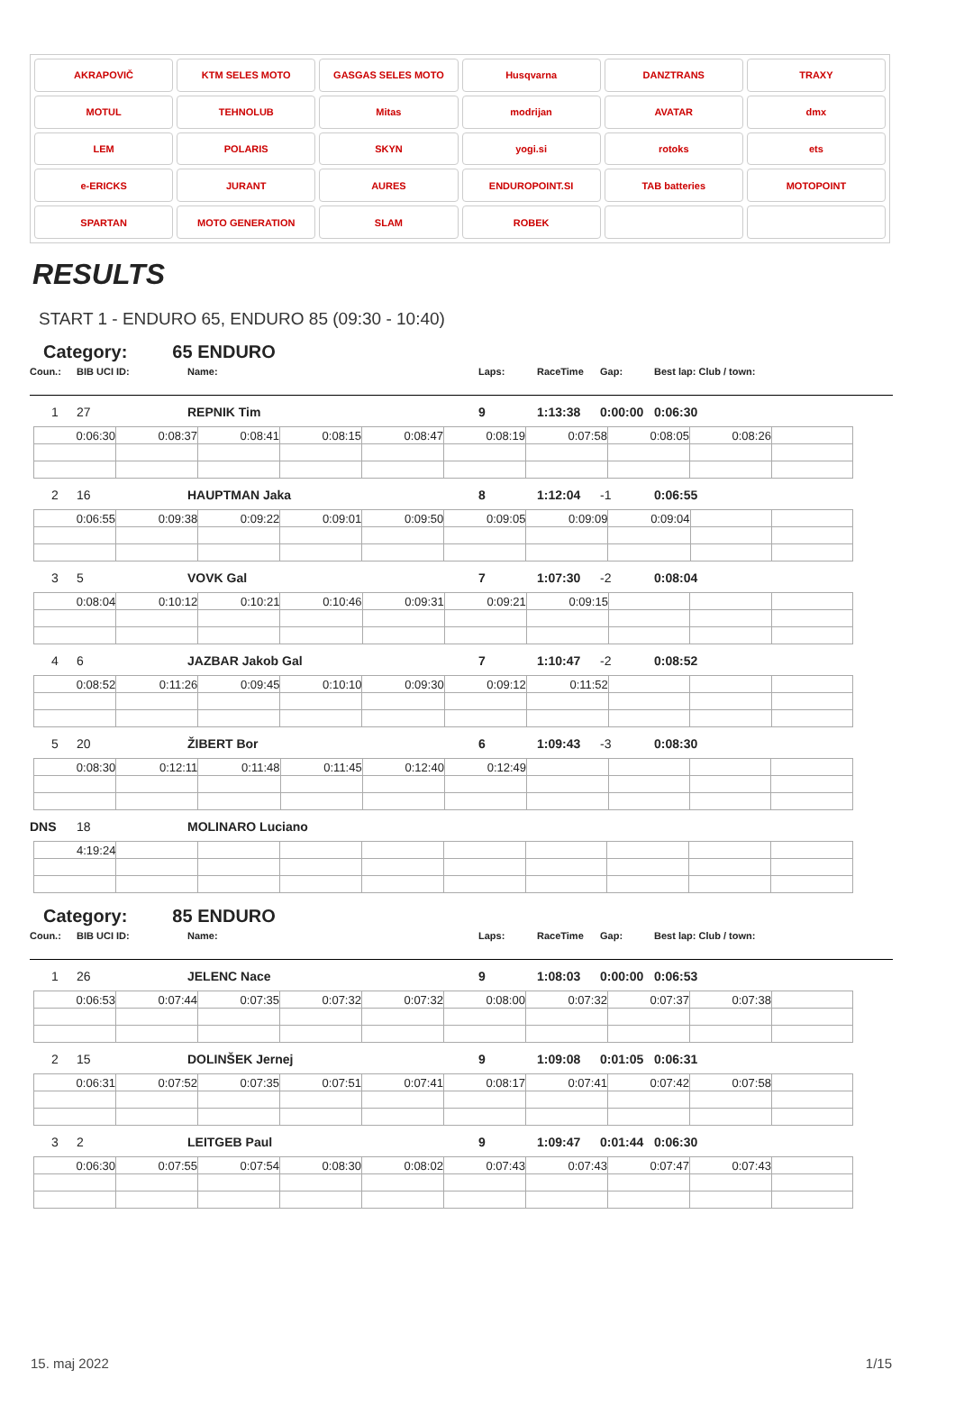AKRAPOVIČ
KTM SELES MOTO
GASGAS SELES MOTO
Husqvarna
DANZTRANS
TRAXY
MOTUL
TEHNOLUB
Mitas
modrijan
AVATAR
dmx
LEM
POLARIS
SKYN
yogi.si
rotoks
ets
e-ERICKS
JURANT
AURES
ENDUROPOINT.SI
TAB batteries
MOTOPOINT
SPARTAN
MOTO GENERATION
SLAM
ROBEK
RESULTS
START 1 - ENDURO 65, ENDURO 85 (09:30 - 10:40)
Category: 65 ENDURO
Coun.:
BIB UCI ID:
Name:
Laps:
RaceTime
Gap:
Best lap: Club / town:
1
27
REPNIK Tim
9
1:13:38
0:00:00
0:06:30
| 0:06:30 | 0:08:37 | 0:08:41 | 0:08:15 | 0:08:47 | 0:08:19 | 0:07:58 | 0:08:05 | 0:08:26 | |
2
16
HAUPTMAN Jaka
8
1:12:04
-1
0:06:55
| 0:06:55 | 0:09:38 | 0:09:22 | 0:09:01 | 0:09:50 | 0:09:05 | 0:09:09 | 0:09:04 | | |
3
5
VOVK Gal
7
1:07:30
-2
0:08:04
| 0:08:04 | 0:10:12 | 0:10:21 | 0:10:46 | 0:09:31 | 0:09:21 | 0:09:15 | | | |
4
6
JAZBAR Jakob Gal
7
1:10:47
-2
0:08:52
| 0:08:52 | 0:11:26 | 0:09:45 | 0:10:10 | 0:09:30 | 0:09:12 | 0:11:52 | | | |
5
20
ŽIBERT Bor
6
1:09:43
-3
0:08:30
| 0:08:30 | 0:12:11 | 0:11:48 | 0:11:45 | 0:12:40 | 0:12:49 | | | | |
DNS
18
MOLINARO Luciano
| 4:19:24 | | | | | | | | | |
Category: 85 ENDURO
Coun.:
BIB UCI ID:
Name:
Laps:
RaceTime
Gap:
Best lap: Club / town:
1
26
JELENC Nace
9
1:08:03
0:00:00
0:06:53
| 0:06:53 | 0:07:44 | 0:07:35 | 0:07:32 | 0:07:32 | 0:08:00 | 0:07:32 | 0:07:37 | 0:07:38 | |
2
15
DOLINŠEK Jernej
9
1:09:08
0:01:05
0:06:31
| 0:06:31 | 0:07:52 | 0:07:35 | 0:07:51 | 0:07:41 | 0:08:17 | 0:07:41 | 0:07:42 | 0:07:58 | |
3
2
LEITGEB Paul
9
1:09:47
0:01:44
0:06:30
| 0:06:30 | 0:07:55 | 0:07:54 | 0:08:30 | 0:08:02 | 0:07:43 | 0:07:43 | 0:07:47 | 0:07:43 | |
15. maj 2022 1/15